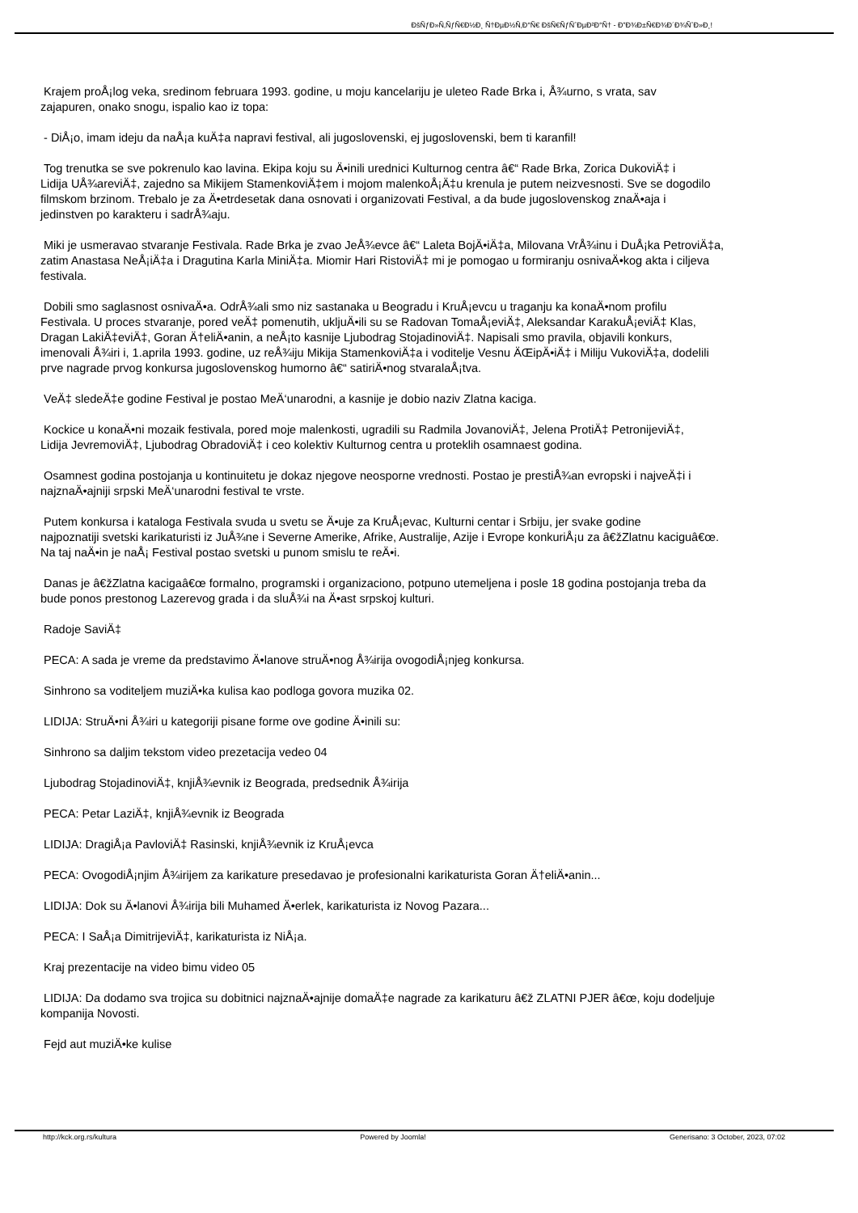ÐšÑƒÐ»Ñ‚ÑƒÑ€Ð½Ð¸ Ñ†ÐµÐ½Ñ‚Ð°Ñ€ ÐšÑ€ÑƒÑˆÐµÐ²Ð°Ñ† - Ð”Ð¾Ð±Ñ€Ð¾Ð´Ð¾ÑˆÐ»Ð¸!
Krajem proÅ¡log veka, sredinom februara 1993. godine, u moju kancelariju je uleteo Rade Brka i, Å¾urno, s vrata, sav
zajapuren, onako snogu, ispalio kao iz topa:
- DiÅ¡o, imam ideju da naÅ¡a kuÄ‡a napravi festival, ali jugoslovenski, ej jugoslovenski, bem ti karanfil!
Tog trenutka se sve pokrenulo kao lavina. Ekipa koju su Ä•inili urednici Kulturnog centra â€“ Rade Brka, Zorica DukoviÄ‡ i
Lidija UÅ¾areviÄ‡, zajedno sa Mikijem StamenkoviÄ‡em i mojom malenkoÅ¡Ä‡u krenula je putem neizvesnosti. Sve se dogodilo
filmskom brzinom. Trebalo je za Ä•etrdesetak dana osnovati i organizovati Festival, a da bude jugoslovenskog znaÄ•aja i
jedinstven po karakteru i sadrÅ¾aju.
Miki je usmeravao stvaranje Festivala. Rade Brka je zvao JeÅ¾evce â€“ Laleta BojÄ•iÄ‡a, Milovana VrÅ¾inu i DuÅ¡ka PetroviÄ‡a,
zatim Anastasa NeÅ¡iÄ‡a i Dragutina Karla MiniÄ‡a. Miomir Hari RistoviÄ‡ mi je pomogao u formiranju osnivaÄ•kog akta i ciljeva
festivala.
Dobili smo saglasnost osnivaÄ•a. OdrÅ¾ali smo niz sastanaka u Beogradu i KruÅ¡evcu u traganju ka konaÄ•nom profilu
Festivala. U proces stvaranje, pored veÄ‡ pomenutih, ukljuÄ•ili su se Radovan TomaÅ¡eviÄ‡, Aleksandar KarakuÅ¡eviÄ‡ Klas,
Dragan LakiÄ‡eviÄ‡, Goran Ä†eliÄ•anin, a neÅ¡to kasnije Ljubodrag StojadinoviÄ‡. Napisali smo pravila, objavili konkurs,
imenovali Å¾iri i, 1.aprila 1993. godine, uz reÅ¾iju Mikija StamenkoviÄ‡a i voditelje Vesnu ÄŒipÄ•iÄ‡ i Miliju VukoviÄ‡a, dodelili
prve nagrade prvog konkursa jugoslovenskog humorno â€“ satiriÄ•nog stvaralaÅ¡tva.
VeÄ‡ sledeÄ‡e godine Festival je postao MeÄ‘unarodni, a kasnije je dobio naziv Zlatna kaciga.
Kockice u konaÄ•ni mozaik festivala, pored moje malenkosti, ugradili su Radmila JovanoviÄ‡, Jelena ProtiÄ‡ PetronijeviÄ‡,
Lidija JevremoviÄ‡, Ljubodrag ObradoviÄ‡ i ceo kolektiv Kulturnog centra u proteklih osamnaest godina.
Osamnest godina postojanja u kontinuitetu je dokaz njegove neosporne vrednosti. Postao je prestiÅ¾an evropski i najveÄ‡i i
najznaÄ•ajniji srpski MeÄ‘unarodni festival te vrste.
Putem konkursa i kataloga Festivala svuda u svetu se Ä•uje za KruÅ¡evac, Kulturni centar i Srbiju, jer svake godine
najpoznatiji svetski karikaturisti iz JuÅ¾ne i Severne Amerike, Afrike, Australije, Azije i Evrope konkuriÅ¡u za â€žZlatnu kacigu​â€œ.
Na taj naÄ•in je naÅ¡ Festival postao svetski u punom smislu te reÄ•i.
Danas je â€žZlatna kacigaâ€œ formalno, programski i organizaciono, potpuno utemeljena i posle 18 godina postojanja treba da
bude ponos prestonog Lazerevog grada i da sluÅ¾i na Ä•ast srpskoj kulturi.
Radoje SaviÄ‡
PECA: A sada je vreme da predstavimo Ä•lanove struÄ•nog Å¾irija ovogodiÅ¡njeg konkursa.
Sinhrono sa voditeljem muziÄ•ka kulisa kao podloga govora muzika 02.
LIDIJA: StruÄ•ni Å¾iri u kategoriji pisane forme ove godine Ä•inili su:
Sinhrono sa daljim tekstom video prezetacija vedeo 04
Ljubodrag StojadinoviÄ‡, knjiÅ¾evnik iz Beograda, predsednik Å¾irija
PECA: Petar LaziÄ‡, knjiÅ¾evnik iz Beograda
LIDIJA: DragiÅ¡a PavloviÄ‡ Rasinski, knjiÅ¾evnik iz KruÅ¡evca
PECA: OvogodiÅ¡njim Å¾irijem za karikature presedavao je profesionalni karikaturista Goran Ä†eliÄ•anin...
LIDIJA: Dok su Ä•lanovi Å¾irija bili Muhamed Ä•erlek, karikaturista iz Novog Pazara...
PECA: I SaÅ¡a DimitrijeviÄ‡, karikaturista iz NiÅ¡a.
Kraj prezentacije na video bimu video 05
LIDIJA: Da dodamo sva trojica su dobitnici najznaÄ•ajnije domaÄ‡e nagrade za karikaturu â€ž ZLATNI PJER â€œ, koju dodeljuje
kompanija Novosti.
Fejd aut muziÄ•ke kulise
http://kck.org.rs/kultura Powered by Joomla! Generisano: 3 October, 2023, 07:02